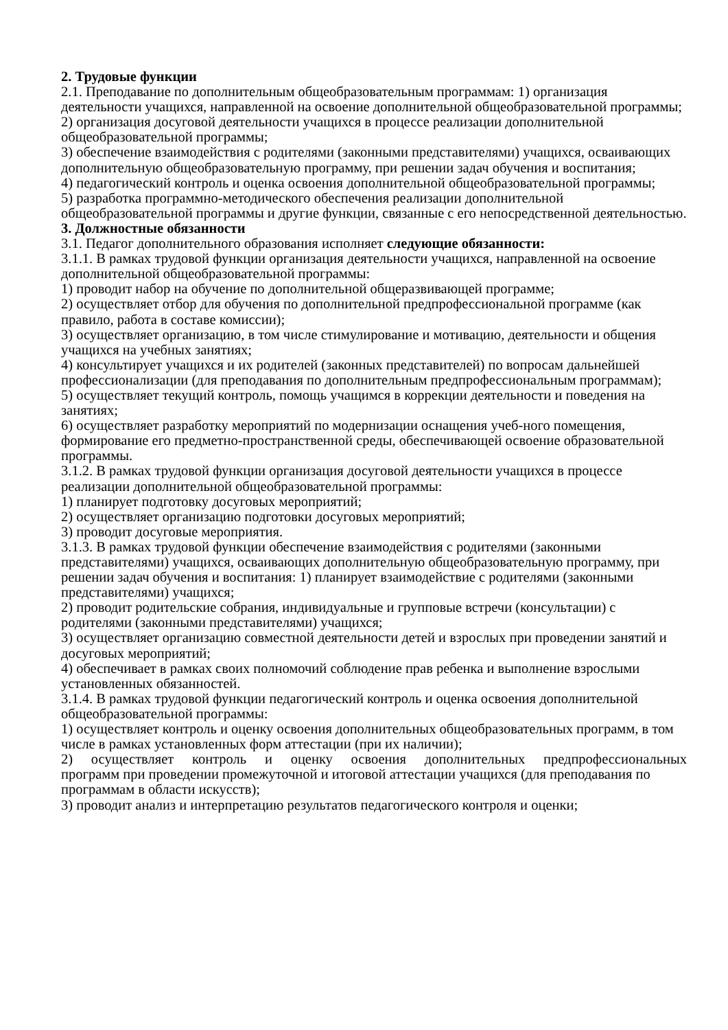2. Трудовые функции
2.1. Преподавание по дополнительным общеобразовательным программам: 1) организация деятельности учащихся, направленной на освоение дополнительной общеобразовательной программы;
2) организация досуговой деятельности учащихся в процессе реализации дополнительной общеобразовательной программы;
3) обеспечение взаимодействия с родителями (законными представителями) учащихся, осваивающих дополнительную общеобразовательную программу, при решении задач обучения и воспитания;
4) педагогический контроль и оценка освоения дополнительной общеобразовательной программы;
5) разработка программно-методического обеспечения реализации дополнительной общеобразовательной программы и другие функции, связанные с его непосредственной деятельностью.
3. Должностные обязанности
3.1. Педагог дополнительного образования исполняет следующие обязанности:
3.1.1. В рамках трудовой функции организация деятельности учащихся, направленной на освоение дополнительной общеобразовательной программы:
1) проводит набор на обучение по дополнительной общеразвивающей программе;
2) осуществляет отбор для обучения по дополнительной предпрофессиональной программе (как правило, работа в составе комиссии);
3) осуществляет организацию, в том числе стимулирование и мотивацию, деятельности и общения учащихся на учебных занятиях;
4) консультирует учащихся и их родителей (законных представителей) по вопросам дальнейшей профессионализации (для преподавания по дополнительным предпрофессиональным программам);
5) осуществляет текущий контроль, помощь учащимся в коррекции деятельности и поведения на занятиях;
6) осуществляет разработку мероприятий по модернизации оснащения учеб-ного помещения, формирование его предметно-пространственной среды, обеспечивающей освоение образовательной программы.
3.1.2. В рамках трудовой функции организация досуговой деятельности учащихся в процессе реализации дополнительной общеобразовательной программы:
1) планирует подготовку досуговых мероприятий;
2) осуществляет организацию подготовки досуговых мероприятий;
3) проводит досуговые мероприятия.
3.1.3. В рамках трудовой функции обеспечение взаимодействия с родителями (законными представителями) учащихся, осваивающих дополнительную общеобразовательную программу, при решении задач обучения и воспитания: 1) планирует взаимодействие с родителями (законными представителями) учащихся;
2) проводит родительские собрания, индивидуальные и групповые встречи (консультации) с родителями (законными представителями) учащихся;
3) осуществляет организацию совместной деятельности детей и взрослых при проведении занятий и досуговых мероприятий;
4) обеспечивает в рамках своих полномочий соблюдение прав ребенка и выполнение взрослыми установленных обязанностей.
3.1.4. В рамках трудовой функции педагогический контроль и оценка освоения дополнительной общеобразовательной программы:
1) осуществляет контроль и оценку освоения дополнительных общеобразовательных программ, в том числе в рамках установленных форм аттестации (при их наличии);
2) осуществляет контроль и оценку освоения дополнительных предпрофессиональных
программ при проведении промежуточной и итоговой аттестации учащихся (для преподавания по программам в области искусств);
3) проводит анализ и интерпретацию результатов педагогического контроля и оценки;